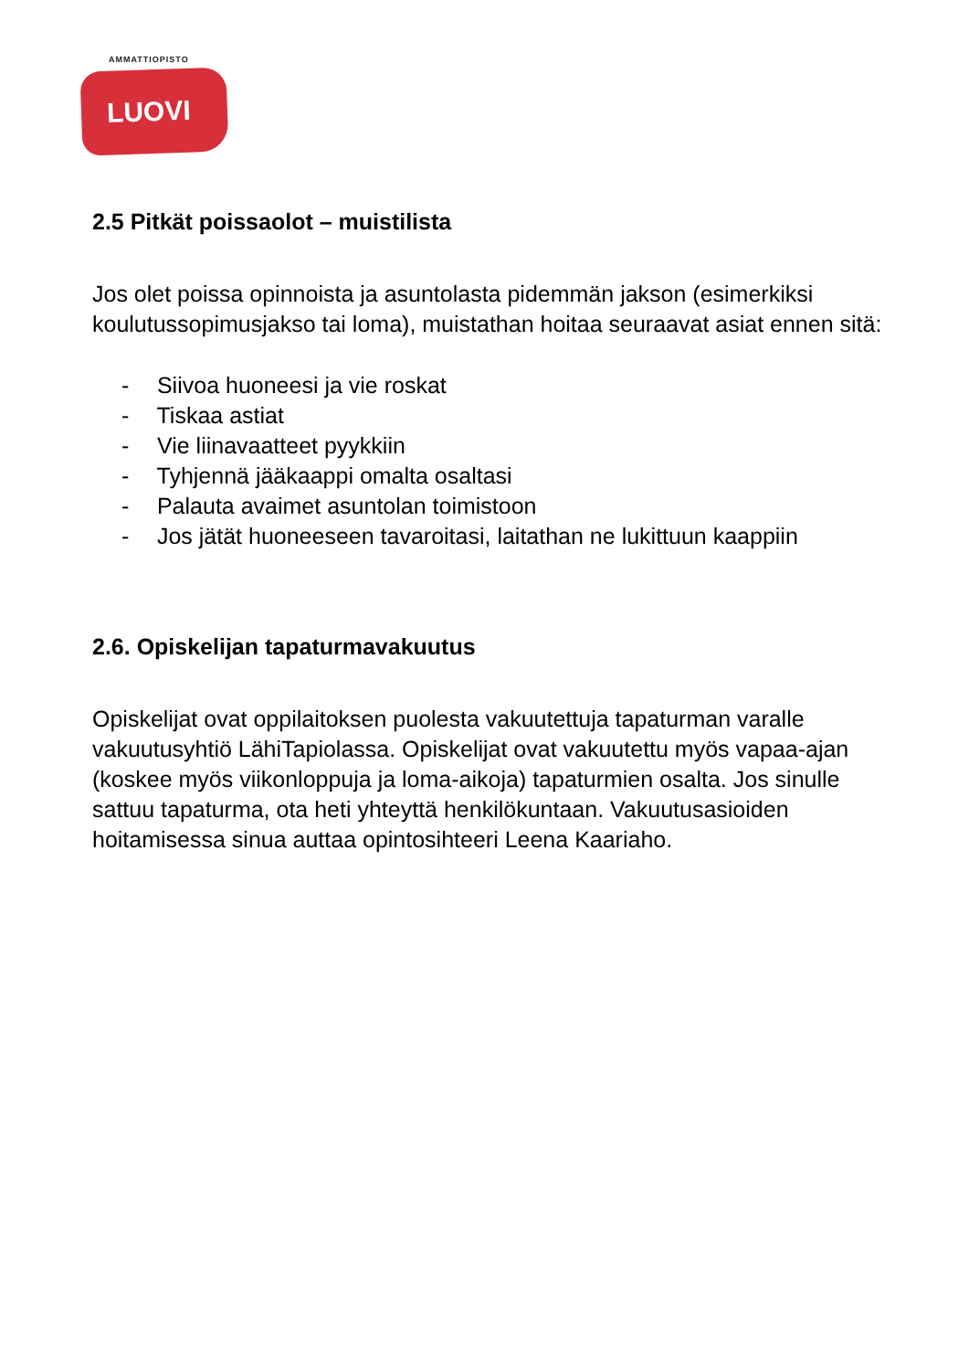AMMATTIOPISTO
LUOVI
2.5 Pitkät poissaolot – muistilista
Jos olet poissa opinnoista ja asuntolasta pidemmän jakson (esimerkiksi koulutussopimusjakso tai loma), muistathan hoitaa seuraavat asiat ennen sitä:
- Siivoa huoneesi ja vie roskat
- Tiskaa astiat
- Vie liinavaatteet pyykkiin
- Tyhjennä jääkaappi omalta osaltasi
- Palauta avaimet asuntolan toimistoon
- Jos jätät huoneeseen tavaroitasi, laitathan ne lukittuun kaappiin
2.6. Opiskelijan tapaturmavakuutus
Opiskelijat ovat oppilaitoksen puolesta vakuutettuja tapaturman varalle vakuutusyhtiö LähiTapiolassa. Opiskelijat ovat vakuutettu myös vapaa-ajan (koskee myös viikonloppuja ja loma-aikoja) tapaturmien osalta. Jos sinulle sattuu tapaturma, ota heti yhteyttä henkilökuntaan. Vakuutusasioiden hoitamisessa sinua auttaa opintosihteeri Leena Kaariaho.